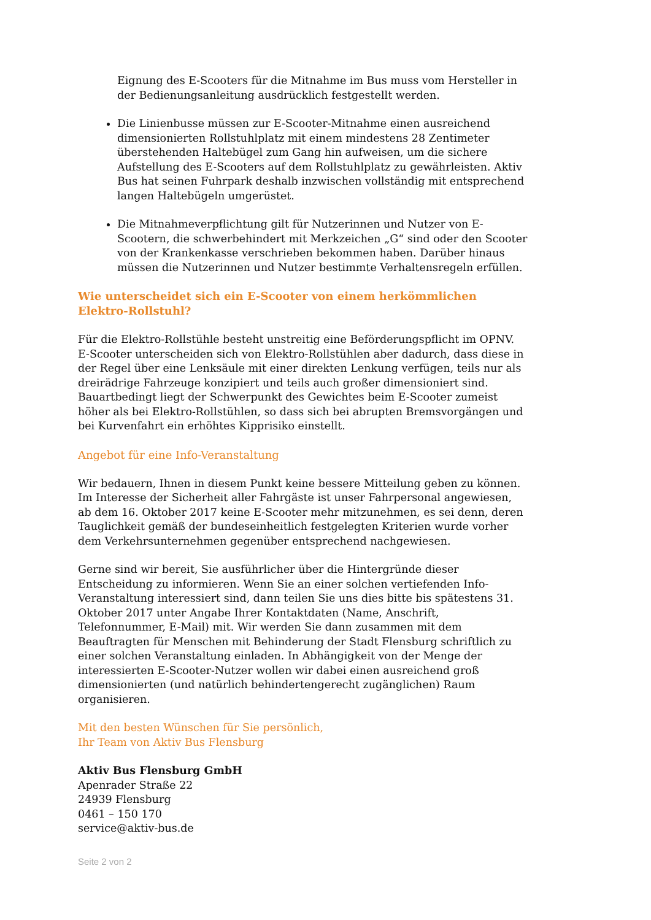Eignung des E-Scooters für die Mitnahme im Bus muss vom Hersteller in der Bedienungsanleitung ausdrücklich festgestellt werden.
Die Linienbusse müssen zur E-Scooter-Mitnahme einen ausreichend dimensionierten Rollstuhlplatz mit einem mindestens 28 Zentimeter überstehenden Haltebügel zum Gang hin aufweisen, um die sichere Aufstellung des E-Scooters auf dem Rollstuhlplatz zu gewährleisten. Aktiv Bus hat seinen Fuhrpark deshalb inzwischen vollständig mit entsprechend langen Haltebügeln umgerüstet.
Die Mitnahmeverpflichtung gilt für Nutzerinnen und Nutzer von E-Scootern, die schwerbehindert mit Merkzeichen „G“ sind oder den Scooter von der Krankenkasse verschrieben bekommen haben. Darüber hinaus müssen die Nutzerinnen und Nutzer bestimmte Verhaltensregeln erfüllen.
Wie unterscheidet sich ein E-Scooter von einem herkömmlichen Elektro-Rollstuhl?
Für die Elektro-Rollstühle besteht unstreitig eine Beförderungspflicht im OPNV. E-Scooter unterscheiden sich von Elektro-Rollstühlen aber dadurch, dass diese in der Regel über eine Lenksäule mit einer direkten Lenkung verfügen, teils nur als dreirädrige Fahrzeuge konzipiert und teils auch großer dimensioniert sind. Bauartbedingt liegt der Schwerpunkt des Gewichtes beim E-Scooter zumeist höher als bei Elektro-Rollstühlen, so dass sich bei abrupten Bremsvorgängen und bei Kurvenfahrt ein erhöhtes Kipprisiko einstellt.
Angebot für eine Info-Veranstaltung
Wir bedauern, Ihnen in diesem Punkt keine bessere Mitteilung geben zu können. Im Interesse der Sicherheit aller Fahrgäste ist unser Fahrpersonal angewiesen, ab dem 16. Oktober 2017 keine E-Scooter mehr mitzunehmen, es sei denn, deren Tauglichkeit gemäß der bundeseinheitlich festgelegten Kriterien wurde vorher dem Verkehrsunternehmen gegenüber entsprechend nachgewiesen.
Gerne sind wir bereit, Sie ausführlicher über die Hintergründe dieser Entscheidung zu informieren. Wenn Sie an einer solchen vertiefenden Info-Veranstaltung interessiert sind, dann teilen Sie uns dies bitte bis spätestens 31. Oktober 2017 unter Angabe Ihrer Kontaktdaten (Name, Anschrift, Telefonnummer, E-Mail) mit. Wir werden Sie dann zusammen mit dem Beauftragten für Menschen mit Behinderung der Stadt Flensburg schriftlich zu einer solchen Veranstaltung einladen. In Abhängigkeit von der Menge der interessierten E-Scooter-Nutzer wollen wir dabei einen ausreichend groß dimensionierten (und natürlich behindertengerecht zugänglichen) Raum organisieren.
Mit den besten Wünschen für Sie persönlich,
Ihr Team von Aktiv Bus Flensburg
Aktiv Bus Flensburg GmbH
Apenrader Straße 22
24939 Flensburg
0461 – 150 170
service@aktiv-bus.de
Seite 2 von 2